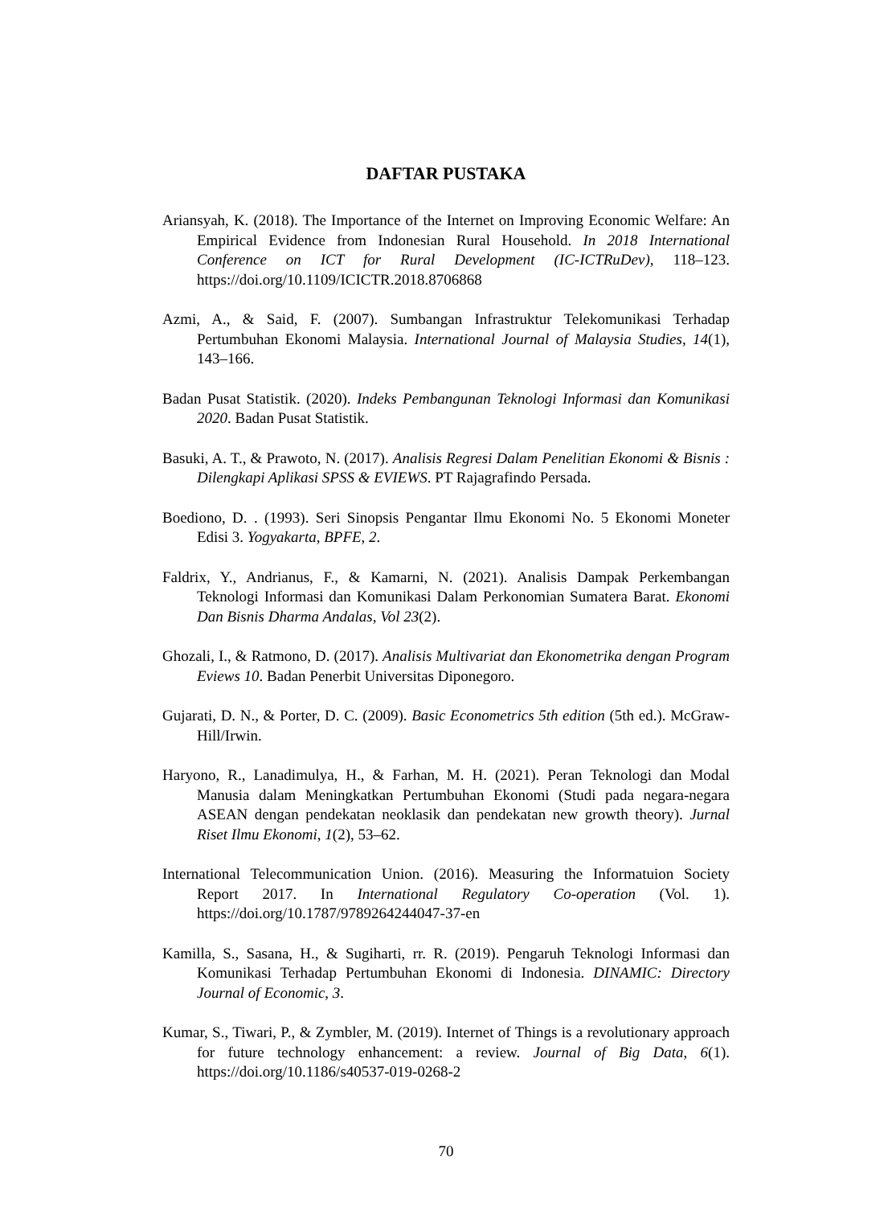DAFTAR PUSTAKA
Ariansyah, K. (2018). The Importance of the Internet on Improving Economic Welfare: An Empirical Evidence from Indonesian Rural Household. In 2018 International Conference on ICT for Rural Development (IC-ICTRuDev), 118–123. https://doi.org/10.1109/ICICTR.2018.8706868
Azmi, A., & Said, F. (2007). Sumbangan Infrastruktur Telekomunikasi Terhadap Pertumbuhan Ekonomi Malaysia. International Journal of Malaysia Studies, 14(1), 143–166.
Badan Pusat Statistik. (2020). Indeks Pembangunan Teknologi Informasi dan Komunikasi 2020. Badan Pusat Statistik.
Basuki, A. T., & Prawoto, N. (2017). Analisis Regresi Dalam Penelitian Ekonomi & Bisnis : Dilengkapi Aplikasi SPSS & EVIEWS. PT Rajagrafindo Persada.
Boediono, D. . (1993). Seri Sinopsis Pengantar Ilmu Ekonomi No. 5 Ekonomi Moneter Edisi 3. Yogyakarta, BPFE, 2.
Faldrix, Y., Andrianus, F., & Kamarni, N. (2021). Analisis Dampak Perkembangan Teknologi Informasi dan Komunikasi Dalam Perkonomian Sumatera Barat. Ekonomi Dan Bisnis Dharma Andalas, Vol 23(2).
Ghozali, I., & Ratmono, D. (2017). Analisis Multivariat dan Ekonometrika dengan Program Eviews 10. Badan Penerbit Universitas Diponegoro.
Gujarati, D. N., & Porter, D. C. (2009). Basic Econometrics 5th edition (5th ed.). McGraw-Hill/Irwin.
Haryono, R., Lanadimulya, H., & Farhan, M. H. (2021). Peran Teknologi dan Modal Manusia dalam Meningkatkan Pertumbuhan Ekonomi (Studi pada negara-negara ASEAN dengan pendekatan neoklasik dan pendekatan new growth theory). Jurnal Riset Ilmu Ekonomi, 1(2), 53–62.
International Telecommunication Union. (2016). Measuring the Informatuion Society Report 2017. In International Regulatory Co-operation (Vol. 1). https://doi.org/10.1787/9789264244047-37-en
Kamilla, S., Sasana, H., & Sugiharti, rr. R. (2019). Pengaruh Teknologi Informasi dan Komunikasi Terhadap Pertumbuhan Ekonomi di Indonesia. DINAMIC: Directory Journal of Economic, 3.
Kumar, S., Tiwari, P., & Zymbler, M. (2019). Internet of Things is a revolutionary approach for future technology enhancement: a review. Journal of Big Data, 6(1). https://doi.org/10.1186/s40537-019-0268-2
70